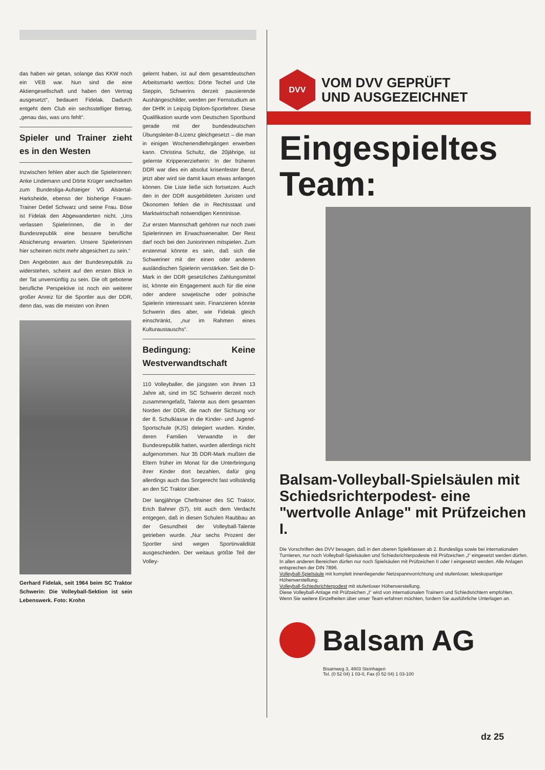das haben wir getan, solange das KKW noch ein VEB war. Nun sind die eine Aktiengesellschaft und haben den Vertrag ausgesetzt“, bedauert Fidelak. Dadurch entgeht dem Club ein sechsstelliger Betrag, „genau das, was uns fehlt“.
Spieler und Trainer zieht es in den Westen
Inzwischen fehlen aber auch die Spielerinnen: Anke Lindemann und Dörte Krüger wechselten zum Bundesliga-Aufsteiger VG Alstertal-Harksheide, ebenso der bisherige Frauen-Trainer Detlef Schwarz und seine Frau. Böse ist Fidelak den Abgewanderten nicht. „Uns verlassen Spielerinnen, die in der Bundesrepublik eine bessere berufliche Absicherung erwarten. Unsere Spielerinnen hier scheinen nicht mehr abgesichert zu sein.“
Den Angeboten aus der Bundesrepublik zu widerstehen, scheint auf den ersten Blick in der Tat unvernünftig zu sein. Die oft gebotene berufliche Perspektive ist noch ein weiterer großer Anreiz für die Sportler aus der DDR, denn das, was die meisten von ihnen
Gerhard Fidelak, seit 1964 beim SC Traktor Schwerin: Die Volleyball-Sektion ist sein Lebenswerk. Foto: Krohn
gelernt haben, ist auf dem gesamtdeutschen Arbeitsmarkt wertlos: Dörte Techel und Ute Steppin, Schwerins derzeit pausierende Aushängeschilder, werden per Fernstudium an der DHfK in Leipzig Diplom-Sportlehrer. Diese Qualifikation wurde vom Deutschen Sportbund gerade mit der bundesdeutschen Übungsleiter-B-Lizenz gleichgesetzt – die man in einigen Wochenendlehrgängen erwerben kann. Christina Schultz, die 20jährige, ist gelernte Krippenerzieherin: In der früheren DDR war dies ein absolut krisenfester Beruf, jetzt aber wird sie damit kaum etwas anfangen können. Die Liste ließe sich fortsetzen. Auch den in der DDR ausgebildeten Juristen und Ökonomen fehlen die in Rechtsstaat und Marktwirtschaft notwendigen Kenntnisse.
Zur ersten Mannschaft gehören nur noch zwei Spielerinnen im Erwachsenenalter. Der Rest darf noch bei den Juniorinnen mitspielen. Zum erstenmal könnte es sein, daß sich die Schweriner mit der einen oder anderen ausländischen Spielerin verstärken. Seit die D-Mark in der DDR gesetzliches Zahlungsmittel ist, könnte ein Engagement auch für die eine oder andere sowjetische oder polnische Spielerin interessant sein. Finanzieren könnte Schwerin dies aber, wie Fidelak gleich einschränkt, „nur im Rahmen eines Kulturaustauschs“.
Bedingung: Keine Westverwandtschaft
110 Volleyballer, die jüngsten von ihnen 13 Jahre alt, sind im SC Schwerin derzeit noch zusammengefaßt, Talente aus dem gesamten Norden der DDR, die nach der Sichtung vor der 8. Schulklasse in die Kinder- und Jugend-Sportschule (KJS) delegiert wurden. Kinder, deren Familien Verwandte in der Bundesrepublik hatten, wurden allerdings nicht aufgenommen. Nur 35 DDR-Mark mußten die Eltern früher im Monat für die Unterbringung ihrer Kinder dort bezahlen, dafür ging allerdings auch das Sorgerecht fast vollständig an den SC Traktor über.
Der langjährige Cheftrainer des SC Traktor, Erich Bahner (57), tritt auch dem Verdacht entgegen, daß in diesen Schulen Raubbau an der Gesundheit der Volleyball-Talente getrieben wurde. „Nur sechs Prozent der Sportler sind wegen Sportinvalidität ausgeschieden. Der weitaus größte Teil der Volley-
DVV
VOM DVV GEPRÜFT
UND AUSGEZEICHNET
Eingespieltes Team:
Balsam-Volleyball-Spielsäulen mit Schiedsrichterpodest- eine "wertvolle Anlage" mit Prüfzeichen I.
Die Vorschriften des DVV besagen, daß in den oberen Spielklassen ab 2. Bundesliga sowie bei internationalen Turnieren, nur noch Volleyball-Spielsäulen und Schiedsrichterpodeste mit Prüfzeichen „I“ eingesetzt werden dürfen. In allen anderen Bereichen dürfen nur noch Spielsäulen mit Prüfzeichen II oder I eingesetzt werden. Alle Anlagen entsprechen der DIN 7896.
Volleyball-Spielsäule mit komplett innenliegender Netzspannvorrichtung und stufenloser, teleskopartiger Höhenverstellung.
Volleyball-Schiedsrichterpodest mit stufenloser Höhenverstellung.
Diese Volleyball-Anlage mit Prüfzeichen „I“ wird von internationalen Trainern und Schiedsrichtern empfohlen.
Wenn Sie weitere Einzelheiten über unser Team erfahren möchten, fordern Sie ausführliche Unterlagen an.
Balsam AG
Bisamweg 3, 4803 Steinhagen
Tel. (0 52 04) 1 03-0, Fax (0 52 04) 1 03-100
dz 25